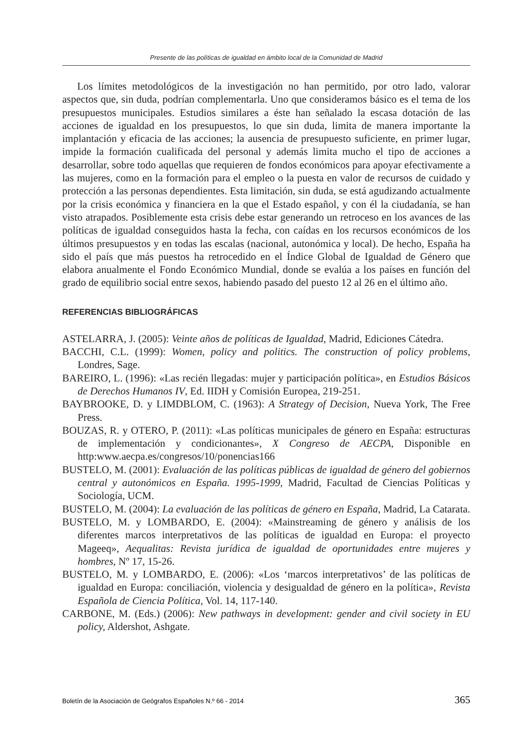Presente de las políticas de igualdad en ámbito local de la Comunidad de Madrid
Los límites metodológicos de la investigación no han permitido, por otro lado, valorar aspectos que, sin duda, podrían complementarla. Uno que consideramos básico es el tema de los presupuestos municipales. Estudios similares a éste han señalado la escasa dotación de las acciones de igualdad en los presupuestos, lo que sin duda, limita de manera importante la implantación y eficacia de las acciones; la ausencia de presupuesto suficiente, en primer lugar, impide la formación cualificada del personal y además limita mucho el tipo de acciones a desarrollar, sobre todo aquellas que requieren de fondos económicos para apoyar efectivamente a las mujeres, como en la formación para el empleo o la puesta en valor de recursos de cuidado y protección a las personas dependientes. Esta limitación, sin duda, se está agudizando actualmente por la crisis económica y financiera en la que el Estado español, y con él la ciudadanía, se han visto atrapados. Posiblemente esta crisis debe estar generando un retroceso en los avances de las políticas de igualdad conseguidos hasta la fecha, con caídas en los recursos económicos de los últimos presupuestos y en todas las escalas (nacional, autonómica y local). De hecho, España ha sido el país que más puestos ha retrocedido en el Índice Global de Igualdad de Género que elabora anualmente el Fondo Económico Mundial, donde se evalúa a los países en función del grado de equilibrio social entre sexos, habiendo pasado del puesto 12 al 26 en el último año.
REFERENCIAS BIBLIOGRÁFICAS
ASTELARRA, J. (2005): Veinte años de políticas de Igualdad, Madrid, Ediciones Cátedra.
BACCHI, C.L. (1999): Women, policy and politics. The construction of policy problems, Londres, Sage.
BAREIRO, L. (1996): «Las recién llegadas: mujer y participación política», en Estudios Básicos de Derechos Humanos IV, Ed. IIDH y Comisión Europea, 219-251.
BAYBROOKE, D. y LIMDBLOM, C. (1963): A Strategy of Decision, Nueva York, The Free Press.
BOUZAS, R. y OTERO, P. (2011): «Las políticas municipales de género en España: estructuras de implementación y condicionantes», X Congreso de AECPA, Disponible en http:www.aecpa.es/congresos/10/ponencias166
BUSTELO, M. (2001): Evaluación de las políticas públicas de igualdad de género del gobiernos central y autonómicos en España. 1995-1999, Madrid, Facultad de Ciencias Políticas y Sociología, UCM.
BUSTELO, M. (2004): La evaluación de las políticas de género en España, Madrid, La Catarata.
BUSTELO, M. y LOMBARDO, E. (2004): «Mainstreaming de género y análisis de los diferentes marcos interpretativos de las políticas de igualdad en Europa: el proyecto Mageeq», Aequalitas: Revista jurídica de igualdad de oportunidades entre mujeres y hombres, Nº 17, 15-26.
BUSTELO, M. y LOMBARDO, E. (2006): «Los ‘marcos interpretativos’ de las políticas de igualdad en Europa: conciliación, violencia y desigualdad de género en la política», Revista Española de Ciencia Política, Vol. 14, 117-140.
CARBONE, M. (Eds.) (2006): New pathways in development: gender and civil society in EU policy, Aldershot, Ashgate.
Boletín de la Asociación de Geógrafos Españoles N.º 66 - 2014 365